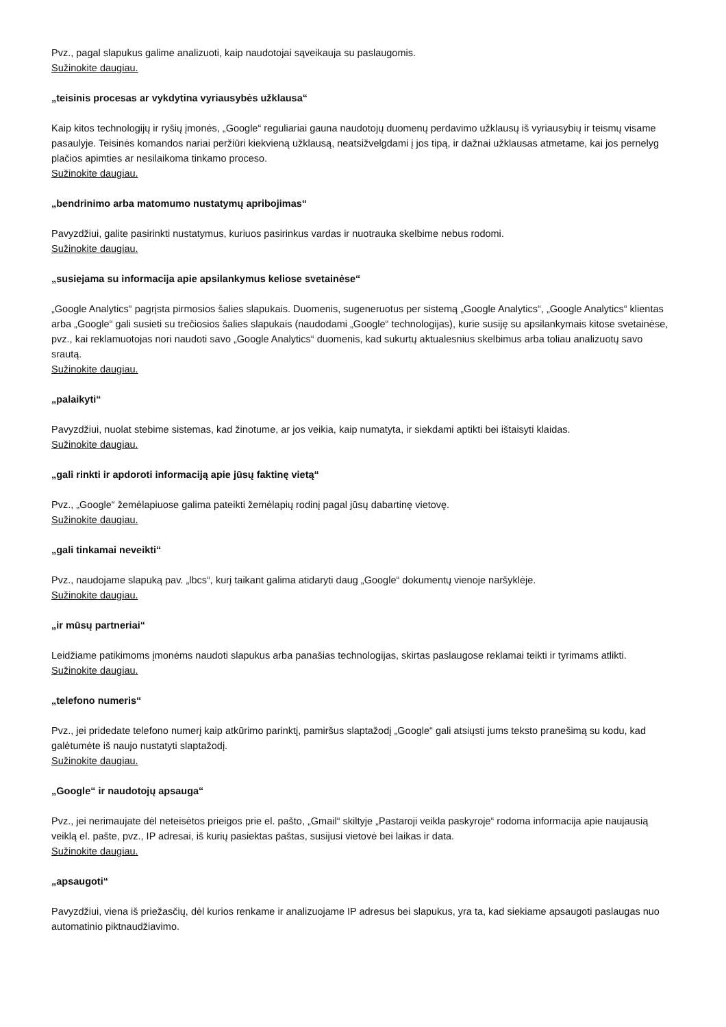Pvz., pagal slapukus galime analizuoti, kaip naudotojai sąveikauja su paslaugomis.
Sužinokite daugiau.
„teisinis procesas ar vykdytina vyriausybės užklausa“
Kaip kitos technologijų ir ryšių įmonės, „Google“ reguliariai gauna naudotojų duomenų perdavimo užklausų iš vyriausybių ir teismų visame pasaulyje. Teisinės komandos nariai peržiūri kiekvieną užklausą, neatsižvelgdami į jos tipą, ir dažnai užklausas atmetame, kai jos pernelyg plačios apimties ar nesilaikoma tinkamo proceso.
Sužinokite daugiau.
„bendrinimo arba matomumo nustatymų apribojimas“
Pavyzdžiui, galite pasirinkti nustatymus, kuriuos pasirinkus vardas ir nuotrauka skelbime nebus rodomi.
Sužinokite daugiau.
„susiejama su informacija apie apsilankymus keliose svetainėse“
„Google Analytics“ pagrįsta pirmosios šalies slapukais. Duomenis, sugeneruotus per sistemą „Google Analytics“, „Google Analytics“ klientas arba „Google“ gali susieti su trečiosios šalies slapukais (naudodami „Google“ technologijas), kurie susiję su apsilankymais kitose svetainėse, pvz., kai reklamuotojas nori naudoti savo „Google Analytics“ duomenis, kad sukurtų aktualesnius skelbimus arba toliau analizuotų savo srautą.
Sužinokite daugiau.
„palaikyti“
Pavyzdžiui, nuolat stebime sistemas, kad žinotume, ar jos veikia, kaip numatyta, ir siekdami aptikti bei ištaisyti klaidas.
Sužinokite daugiau.
„gali rinkti ir apdoroti informaciją apie jūsų faktinę vietą“
Pvz., „Google“ žemėlapiuose galima pateikti žemėlapių rodinį pagal jūsų dabartinę vietovę.
Sužinokite daugiau.
„gali tinkamai neveikti“
Pvz., naudojame slapuką pav. „lbcs“, kurį taikant galima atidaryti daug „Google“ dokumentų vienoje naršyklėje.
Sužinokite daugiau.
„ir mūsų partneriai“
Leidžiame patikimoms įmonėms naudoti slapukus arba panašias technologijas, skirtas paslaugose reklamai teikti ir tyrimams atlikti.
Sužinokite daugiau.
„telefono numeris“
Pvz., jei pridedate telefono numerį kaip atkūrimo parinktį, pamiršus slaptažodį „Google“ gali atsiųsti jums teksto pranešimą su kodu, kad galėtumėte iš naujo nustatyti slaptažodį.
Sužinokite daugiau.
„Google“ ir naudotojų apsauga“
Pvz., jei nerimaujate dėl neteisėtos prieigos prie el. pašto, „Gmail“ skiltyje „Pastaroji veikla paskyroje“ rodoma informacija apie naujausią veiklą el. pašte, pvz., IP adresai, iš kurių pasiektas paštas, susijusi vietovė bei laikas ir data.
Sužinokite daugiau.
„apsaugoti“
Pavyzdžiui, viena iš priežasčių, dėl kurios renkame ir analizuojame IP adresus bei slapukus, yra ta, kad siekiame apsaugoti paslaugas nuo automatinio piktnaudžiavimo.